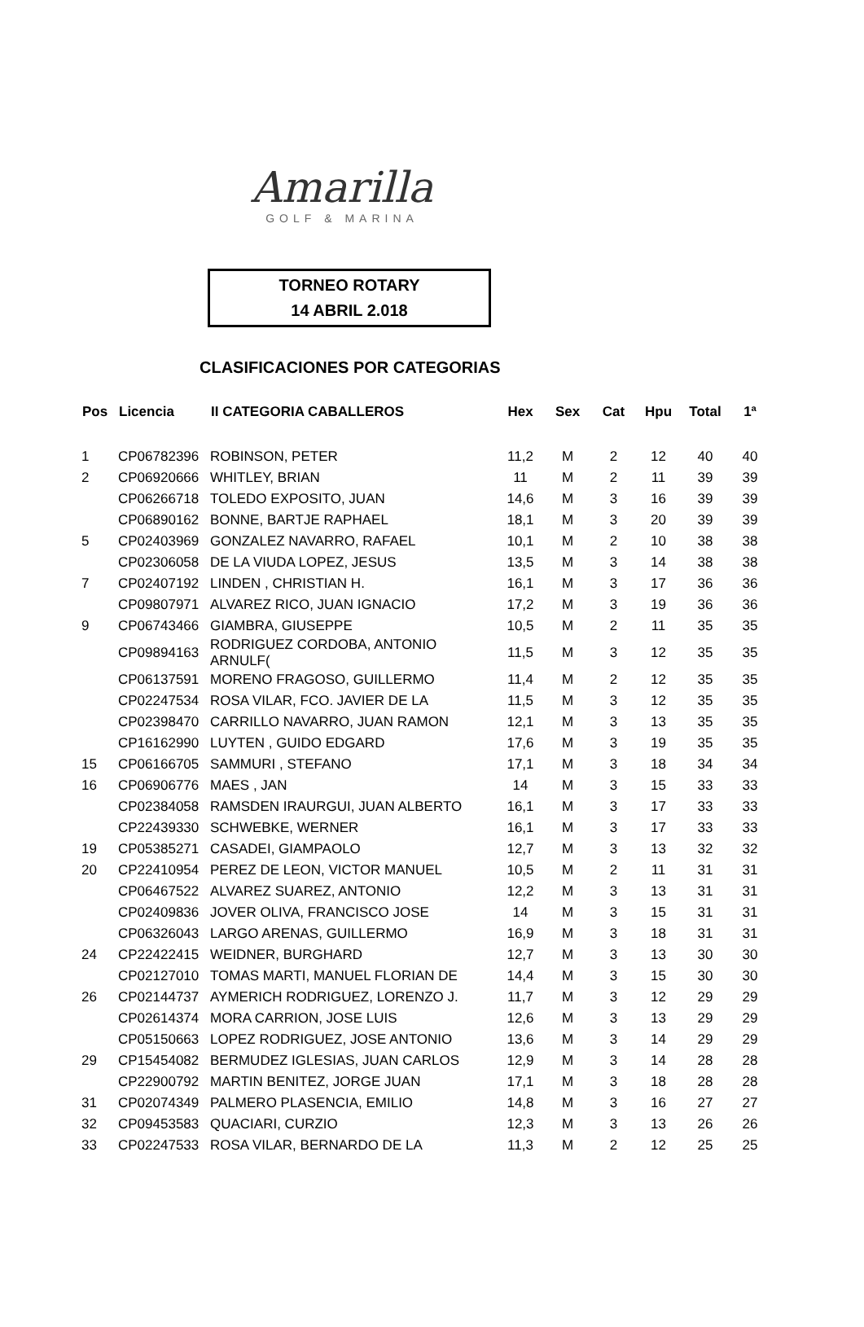Amarilla
GOLF & MARINA
TORNEO ROTARY
14 ABRIL 2.018
CLASIFICACIONES POR CATEGORIAS
| Pos | Licencia | II CATEGORIA CABALLEROS | Hex | Sex | Cat | Hpu | Total | 1ª |
| --- | --- | --- | --- | --- | --- | --- | --- | --- |
| 1 | CP06782396 | ROBINSON, PETER | 11,2 | M | 2 | 12 | 40 | 40 |
| 2 | CP06920666 | WHITLEY, BRIAN | 11 | M | 2 | 11 | 39 | 39 |
| | CP06266718 | TOLEDO EXPOSITO, JUAN | 14,6 | M | 3 | 16 | 39 | 39 |
| | CP06890162 | BONNE, BARTJE RAPHAEL | 18,1 | M | 3 | 20 | 39 | 39 |
| 5 | CP02403969 | GONZALEZ NAVARRO, RAFAEL | 10,1 | M | 2 | 10 | 38 | 38 |
| | CP02306058 | DE LA VIUDA LOPEZ, JESUS | 13,5 | M | 3 | 14 | 38 | 38 |
| 7 | CP02407192 | LINDEN , CHRISTIAN H. | 16,1 | M | 3 | 17 | 36 | 36 |
| | CP09807971 | ALVAREZ RICO, JUAN IGNACIO | 17,2 | M | 3 | 19 | 36 | 36 |
| 9 | CP06743466 | GIAMBRA, GIUSEPPE | 10,5 | M | 2 | 11 | 35 | 35 |
| | CP09894163 | RODRIGUEZ CORDOBA, ANTONIO ARNULF( | 11,5 | M | 3 | 12 | 35 | 35 |
| | CP06137591 | MORENO FRAGOSO, GUILLERMO | 11,4 | M | 2 | 12 | 35 | 35 |
| | CP02247534 | ROSA VILAR, FCO. JAVIER DE LA | 11,5 | M | 3 | 12 | 35 | 35 |
| | CP02398470 | CARRILLO NAVARRO, JUAN RAMON | 12,1 | M | 3 | 13 | 35 | 35 |
| | CP16162990 | LUYTEN , GUIDO EDGARD | 17,6 | M | 3 | 19 | 35 | 35 |
| 15 | CP06166705 | SAMMURI , STEFANO | 17,1 | M | 3 | 18 | 34 | 34 |
| 16 | CP06906776 | MAES , JAN | 14 | M | 3 | 15 | 33 | 33 |
| | CP02384058 | RAMSDEN IRAURGUI, JUAN ALBERTO | 16,1 | M | 3 | 17 | 33 | 33 |
| | CP22439330 | SCHWEBKE, WERNER | 16,1 | M | 3 | 17 | 33 | 33 |
| 19 | CP05385271 | CASADEI, GIAMPAOLO | 12,7 | M | 3 | 13 | 32 | 32 |
| 20 | CP22410954 | PEREZ DE LEON, VICTOR MANUEL | 10,5 | M | 2 | 11 | 31 | 31 |
| | CP06467522 | ALVAREZ SUAREZ, ANTONIO | 12,2 | M | 3 | 13 | 31 | 31 |
| | CP02409836 | JOVER OLIVA, FRANCISCO JOSE | 14 | M | 3 | 15 | 31 | 31 |
| | CP06326043 | LARGO ARENAS, GUILLERMO | 16,9 | M | 3 | 18 | 31 | 31 |
| 24 | CP22422415 | WEIDNER, BURGHARD | 12,7 | M | 3 | 13 | 30 | 30 |
| | CP02127010 | TOMAS MARTI, MANUEL FLORIAN DE | 14,4 | M | 3 | 15 | 30 | 30 |
| 26 | CP02144737 | AYMERICH RODRIGUEZ, LORENZO J. | 11,7 | M | 3 | 12 | 29 | 29 |
| | CP02614374 | MORA CARRION, JOSE LUIS | 12,6 | M | 3 | 13 | 29 | 29 |
| | CP05150663 | LOPEZ RODRIGUEZ, JOSE ANTONIO | 13,6 | M | 3 | 14 | 29 | 29 |
| 29 | CP15454082 | BERMUDEZ IGLESIAS, JUAN CARLOS | 12,9 | M | 3 | 14 | 28 | 28 |
| | CP22900792 | MARTIN BENITEZ, JORGE JUAN | 17,1 | M | 3 | 18 | 28 | 28 |
| 31 | CP02074349 | PALMERO PLASENCIA, EMILIO | 14,8 | M | 3 | 16 | 27 | 27 |
| 32 | CP09453583 | QUACIARI, CURZIO | 12,3 | M | 3 | 13 | 26 | 26 |
| 33 | CP02247533 | ROSA VILAR, BERNARDO DE LA | 11,3 | M | 2 | 12 | 25 | 25 |